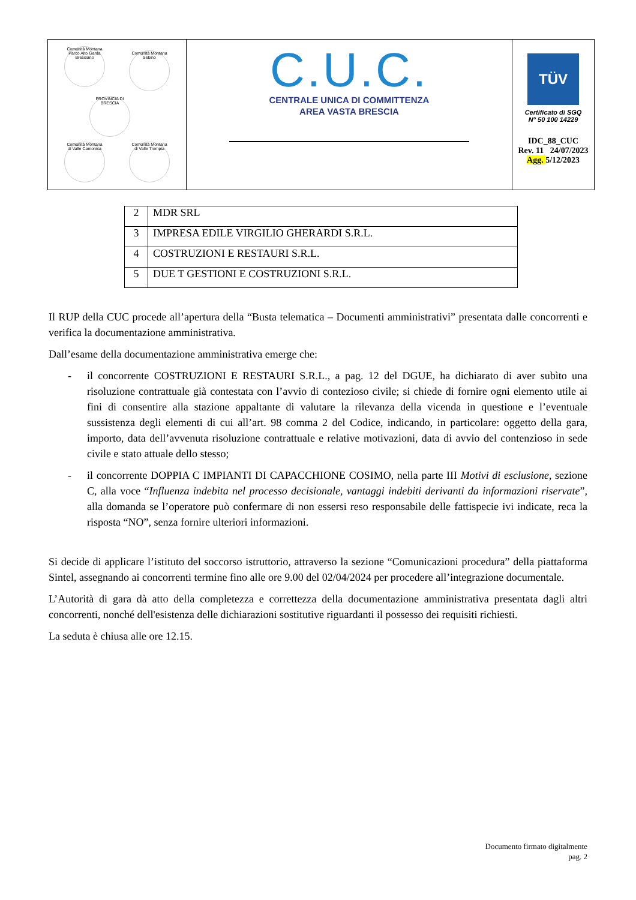| Comunità Montana Parco Alto Garda Bresciano Comunità Montana Sebino PROVINCIA DI BRESCIA Comunità Montana di Valle Camonica Comunità Montana di Valle Trompia | C.U.C. CENTRALE UNICA DI COMMITTENZA AREA VASTA BRESCIA | TÜV Certificato di SGQ N° 50 100 14229 IDC_88_CUC Rev. 11 24/07/2023 Agg. 5/12/2023 |
| 2 | MDR SRL |
| 3 | IMPRESA EDILE VIRGILIO GHERARDI S.R.L. |
| 4 | COSTRUZIONI E RESTAURI S.R.L. |
| 5 | DUE T GESTIONI E COSTRUZIONI S.R.L. |
Il RUP della CUC procede all’apertura della “Busta telematica – Documenti amministrativi” presentata dalle concorrenti e verifica la documentazione amministrativa.
Dall’esame della documentazione amministrativa emerge che:
- il concorrente COSTRUZIONI E RESTAURI S.R.L., a pag. 12 del DGUE, ha dichiarato di aver subìto una risoluzione contrattuale già contestata con l’avvio di contezioso civile; si chiede di fornire ogni elemento utile ai fini di consentire alla stazione appaltante di valutare la rilevanza della vicenda in questione e l’eventuale sussistenza degli elementi di cui all’art. 98 comma 2 del Codice, indicando, in particolare: oggetto della gara, importo, data dell’avvenuta risoluzione contrattuale e relative motivazioni, data di avvio del contenzioso in sede civile e stato attuale dello stesso;
- il concorrente DOPPIA C IMPIANTI DI CAPACCHIONE COSIMO, nella parte III Motivi di esclusione, sezione C, alla voce “Influenza indebita nel processo decisionale, vantaggi indebiti derivanti da informazioni riservate”, alla domanda se l’operatore può confermare di non essersi reso responsabile delle fattispecie ivi indicate, reca la risposta “NO”, senza fornire ulteriori informazioni.
Si decide di applicare l’istituto del soccorso istruttorio, attraverso la sezione “Comunicazioni procedura” della piattaforma Sintel, assegnando ai concorrenti termine fino alle ore 9.00 del 02/04/2024 per procedere all’integrazione documentale.
L’Autorità di gara dà atto della completezza e correttezza della documentazione amministrativa presentata dagli altri concorrenti, nonché dell'esistenza delle dichiarazioni sostitutive riguardanti il possesso dei requisiti richiesti.
La seduta è chiusa alle ore 12.15.
Documento firmato digitalmente
pag. 2